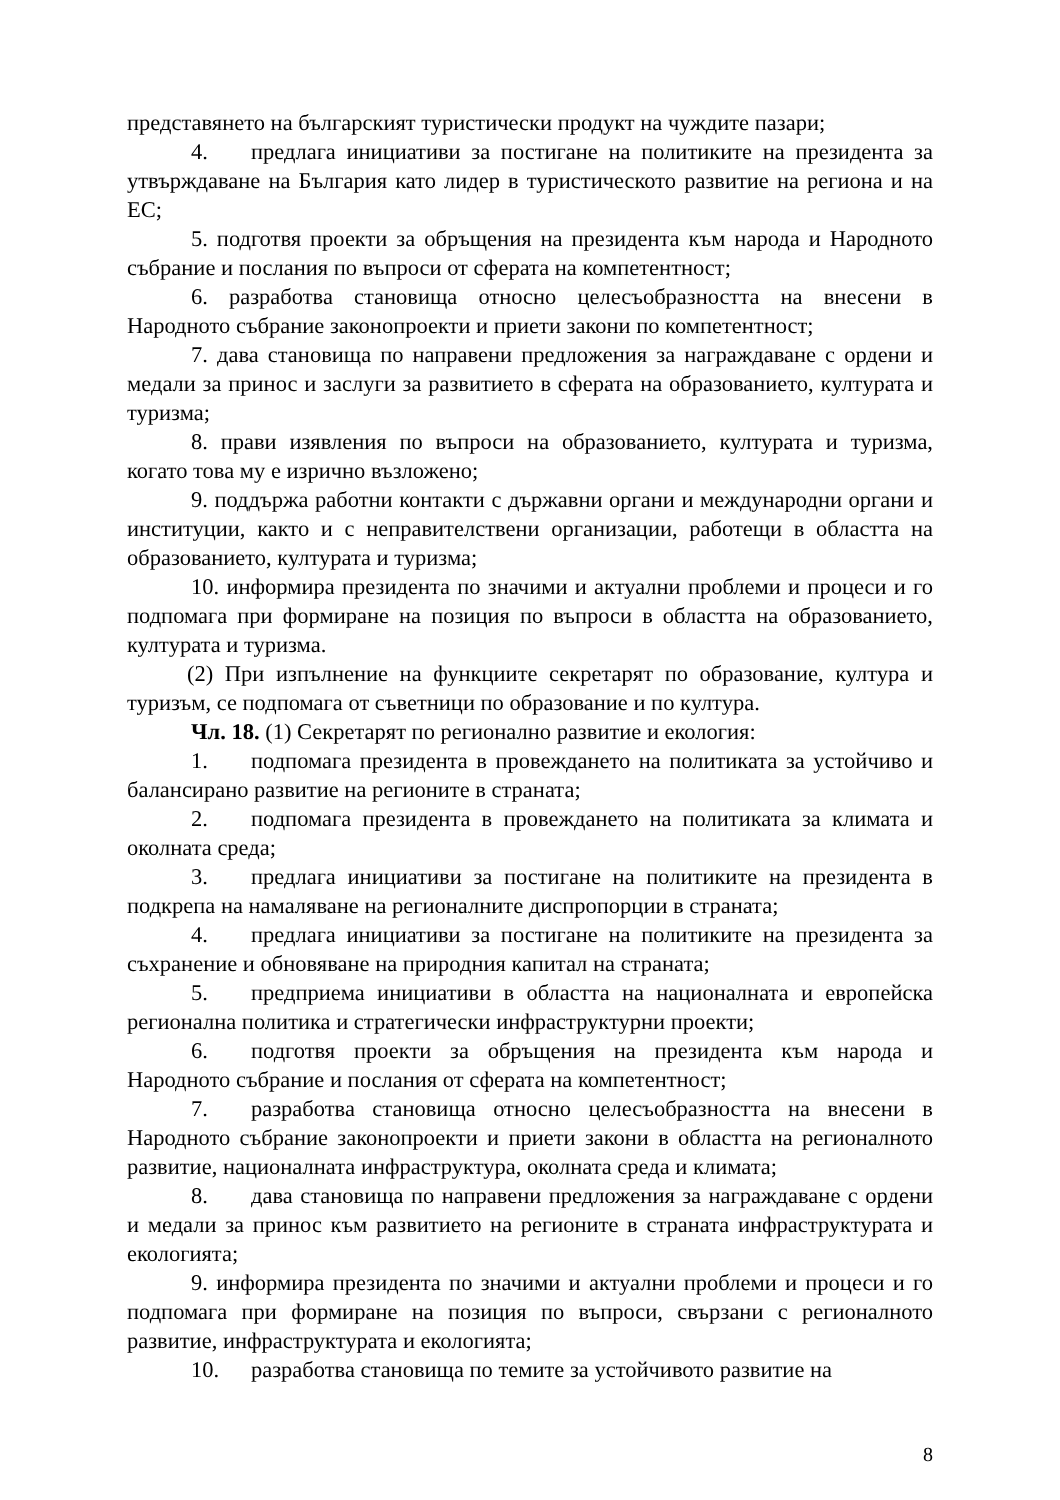представянето на българският туристически продукт на чуждите пазари;
4. предлага инициативи за постигане на политиките на президента за утвърждаване на България като лидер в туристическото развитие на региона и на ЕС;
5. подготвя проекти за обръщения на президента към народа и Народното събрание и послания по въпроси от сферата на компетентност;
6. разработва становища относно целесъобразността на внесени в Народното събрание законопроекти и приети закони по компетентност;
7. дава становища по направени предложения за награждаване с ордени и медали за принос и заслуги за развитието в сферата на образованието, културата и туризма;
8. прави изявления по въпроси на образованието, културата и туризма, когато това му е изрично възложено;
9. поддържа работни контакти с държавни органи и международни органи и институции, както и с неправителствени организации, работещи в областта на образованието, културата и туризма;
10. информира президента по значими и актуални проблеми и процеси и го подпомага при формиране на позиция по въпроси в областта на образованието, културата и туризма.
(2) При изпълнение на функциите секретарят по образование, култура и туризъм, се подпомага от съветници по образование и по култура.
Чл. 18. (1) Секретарят по регионално развитие и екология:
1. подпомага президента в провеждането на политиката за устойчиво и балансирано развитие на регионите в страната;
2. подпомага президента в провеждането на политиката за климата и околната среда;
3. предлага инициативи за постигане на политиките на президента в подкрепа на намаляване на регионалните диспропорции в страната;
4. предлага инициативи за постигане на политиките на президента за съхранение и обновяване на природния капитал на страната;
5. предприема инициативи в областта на националната и европейска регионална политика и стратегически инфраструктурни проекти;
6. подготвя проекти за обръщения на президента към народа и Народното събрание и послания от сферата на компетентност;
7. разработва становища относно целесъобразността на внесени в Народното събрание законопроекти и приети закони в областта на регионалното развитие, националната инфраструктура, околната среда и климата;
8. дава становища по направени предложения за награждаване с ордени и медали за принос към развитието на регионите в страната инфраструктурата и екологията;
9. информира президента по значими и актуални проблеми и процеси и го подпомага при формиране на позиция по въпроси, свързани с регионалното развитие, инфраструктурата и екологията;
10. разработва становища по темите за устойчивото развитие на
8